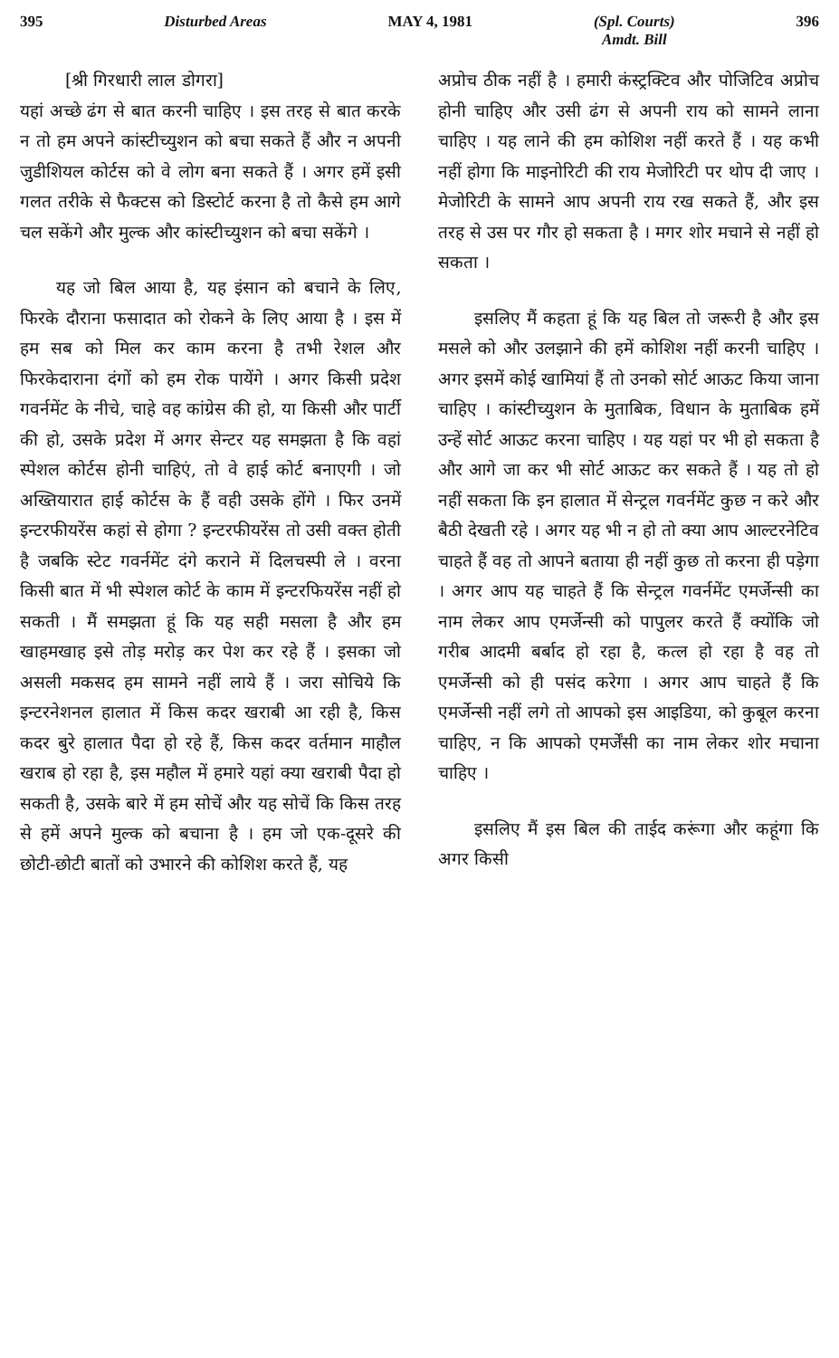395 Disturbed Areas MAY 4, 1981 (Spl. Courts)
Amdt. Bill 396
[श्री गिरधारी लाल डोगरा]
यहां अच्छे ढंग से बात करनी चाहिए । इस तरह से बात करके न तो हम अपने कांस्टीच्युशन को बचा सकते हैं और न अपनी जुडीशियल कोर्टस को वे लोग बना सकते हैं । अगर हमें इसी गलत तरीके से फैक्टस को डिस्टोर्ट करना है तो कैसे हम आगे चल सकेंगे और मुल्क और कांस्टीच्युशन को बचा सकेंगे ।
यह जो बिल आया है, यह इंसान को बचाने के लिए, फिरके दौराना फसादात को रोकने के लिए आया है । इस में हम सब को मिल कर काम करना है तभी रेशल और फिरकेदाराना दंगों को हम रोक पायेंगे । अगर किसी प्रदेश गवर्नमेंट के नीचे, चाहे वह कांग्रेस की हो, या किसी और पार्टी की हो, उसके प्रदेश में अगर सेन्टर यह समझता है कि वहां स्पेशल कोर्टस होनी चाहिएं, तो वे हाई कोर्ट बनाएगी । जो अख्तियारात हाई कोर्टस के हैं वही उसके होंगे । फिर उनमें इन्टरफीयरेंस कहां से होगा ? इन्टरफीयरेंस तो उसी वक्त होती है जबकि स्टेट गवर्नमेंट दंगे कराने में दिलचस्पी ले । वरना किसी बात में भी स्पेशल कोर्ट के काम में इन्टरफियरेंस नहीं हो सकती । मैं समझता हूं कि यह सही मसला है और हम खाहमखाह इसे तोड़ मरोड़ कर पेश कर रहे हैं । इसका जो असली मकसद हम सामने नहीं लाये हैं । जरा सोचिये कि इन्टरनेशनल हालात में किस कदर खराबी आ रही है, किस कदर बुरे हालात पैदा हो रहे हैं, किस कदर वर्तमान माहौल खराब हो रहा है, इस महौल में हमारे यहां क्या खराबी पैदा हो सकती है, उसके बारे में हम सोचें और यह सोचें कि किस तरह से हमें अपने मुल्क को बचाना है । हम जो एक-दूसरे की छोटी-छोटी बातों को उभारने की कोशिश करते हैं, यह
अप्रोच ठीक नहीं है । हमारी कंस्ट्रक्टिव और पोजिटिव अप्रोच होनी चाहिए और उसी ढंग से अपनी राय को सामने लाना चाहिए । यह लाने की हम कोशिश नहीं करते हैं । यह कभी नहीं होगा कि माइनोरिटी की राय मेजोरिटी पर थोप दी जाए । मेजोरिटी के सामने आप अपनी राय रख सकते हैं, और इस तरह से उस पर गौर हो सकता है । मगर शोर मचाने से नहीं हो सकता ।
इसलिए मैं कहता हूं कि यह बिल तो जरूरी है और इस मसले को और उलझाने की हमें कोशिश नहीं करनी चाहिए । अगर इसमें कोई खामियां हैं तो उनको सोर्ट आऊट किया जाना चाहिए । कांस्टीच्युशन के मुताबिक, विधान के मुताबिक हमें उन्हें सोर्ट आऊट करना चाहिए । यह यहां पर भी हो सकता है और आगे जा कर भी सोर्ट आऊट कर सकते हैं । यह तो हो नहीं सकता कि इन हालात में सेन्ट्रल गवर्नमेंट कुछ न करे और बैठी देखती रहे । अगर यह भी न हो तो क्या आप आल्टरनेटिव चाहते हैं वह तो आपने बताया ही नहीं कुछ तो करना ही पड़ेगा । अगर आप यह चाहते हैं कि सेन्ट्रल गवर्नमेंट एमर्जेन्सी का नाम लेकर आप एमर्जेन्सी को पापुलर करते हैं क्योंकि जो गरीब आदमी बर्बाद हो रहा है, कत्ल हो रहा है वह तो एमर्जेन्सी को ही पसंद करेगा । अगर आप चाहते हैं कि एमर्जेन्सी नहीं लगे तो आपको इस आइडिया, को कुबूल करना चाहिए, न कि आपको एमर्जेंसी का नाम लेकर शोर मचाना चाहिए ।
इसलिए मैं इस बिल की ताईद करूंगा और कहूंगा कि अगर किसी